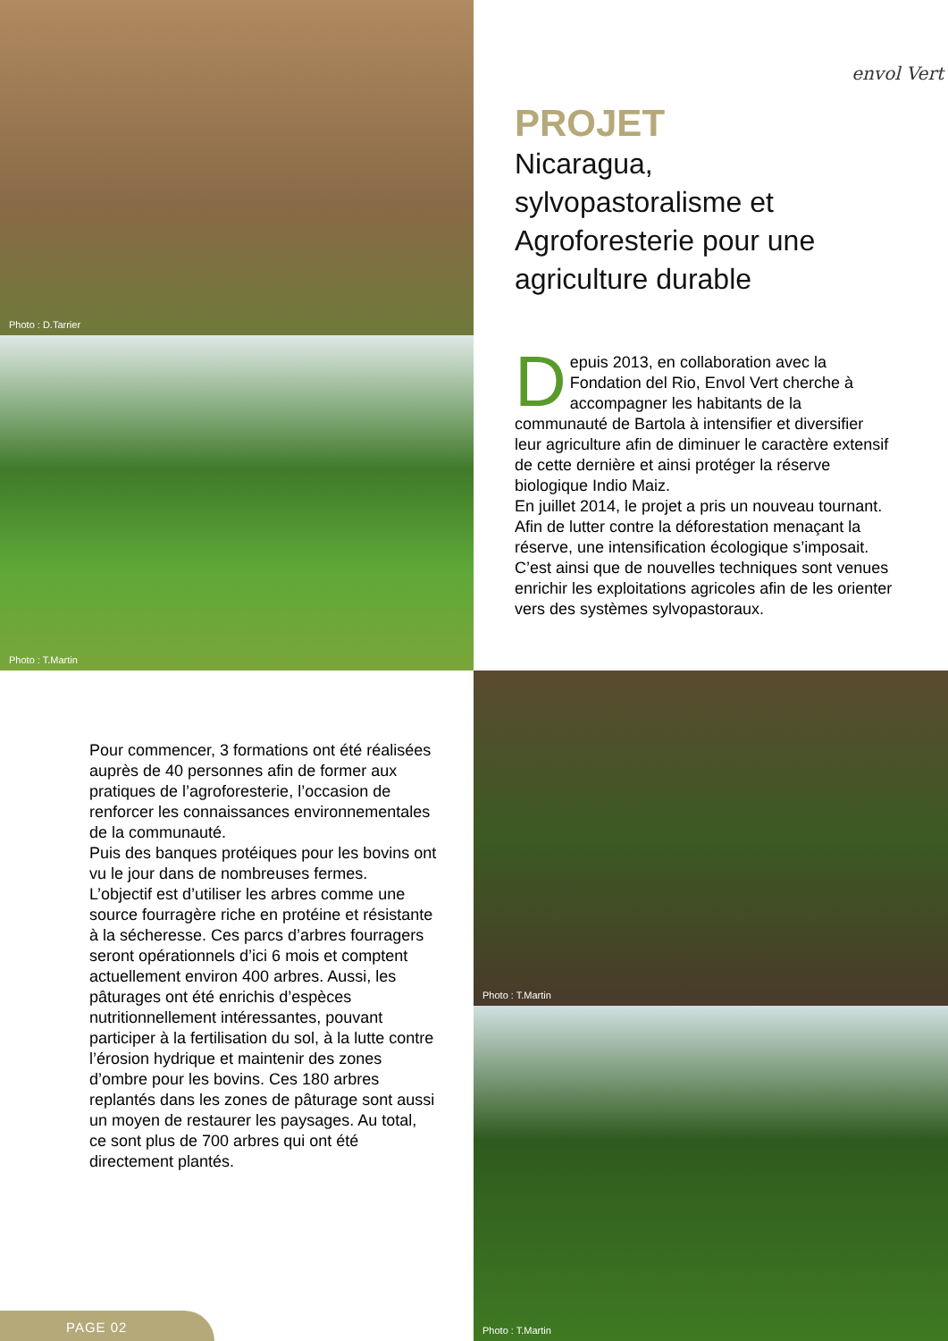Photo : D.Tarrier
Photo : T.Martin
envol Vert
PROJET
Nicaragua,
sylvopastoralisme et
Agroforesterie pour une
agriculture durable
Depuis 2013, en collaboration avec la Fondation del Rio, Envol Vert cherche à accompagner les habitants de la communauté de Bartola à intensifier et diversifier leur agriculture afin de diminuer le caractère extensif de cette dernière et ainsi protéger la réserve biologique Indio Maiz.
En juillet 2014, le projet a pris un nouveau tournant. Afin de lutter contre la déforestation menaçant la réserve, une intensification écologique s’imposait. C’est ainsi que de nouvelles techniques sont venues enrichir les exploitations agricoles afin de les orienter vers des systèmes sylvopastoraux.
Pour commencer, 3 formations ont été réalisées auprès de 40 personnes afin de former aux pratiques de l’agroforesterie, l’occasion de renforcer les connaissances environnementales de la communauté.
Puis des banques protéiques pour les bovins ont vu le jour dans de nombreuses fermes.
L’objectif est d’utiliser les arbres comme une source fourragère riche en protéine et résistante à la sécheresse. Ces parcs d’arbres fourragers seront opérationnels d’ici 6 mois et comptent actuellement environ 400 arbres. Aussi, les pâturages ont été enrichis d’espèces nutritionnellement intéressantes, pouvant participer à la fertilisation du sol, à la lutte contre l’érosion hydrique et maintenir des zones d’ombre pour les bovins. Ces 180 arbres replantés dans les zones de pâturage sont aussi un moyen de restaurer les paysages. Au total, ce sont plus de 700 arbres qui ont été directement plantés.
Photo : T.Martin
Photo : T.Martin
PAGE 02